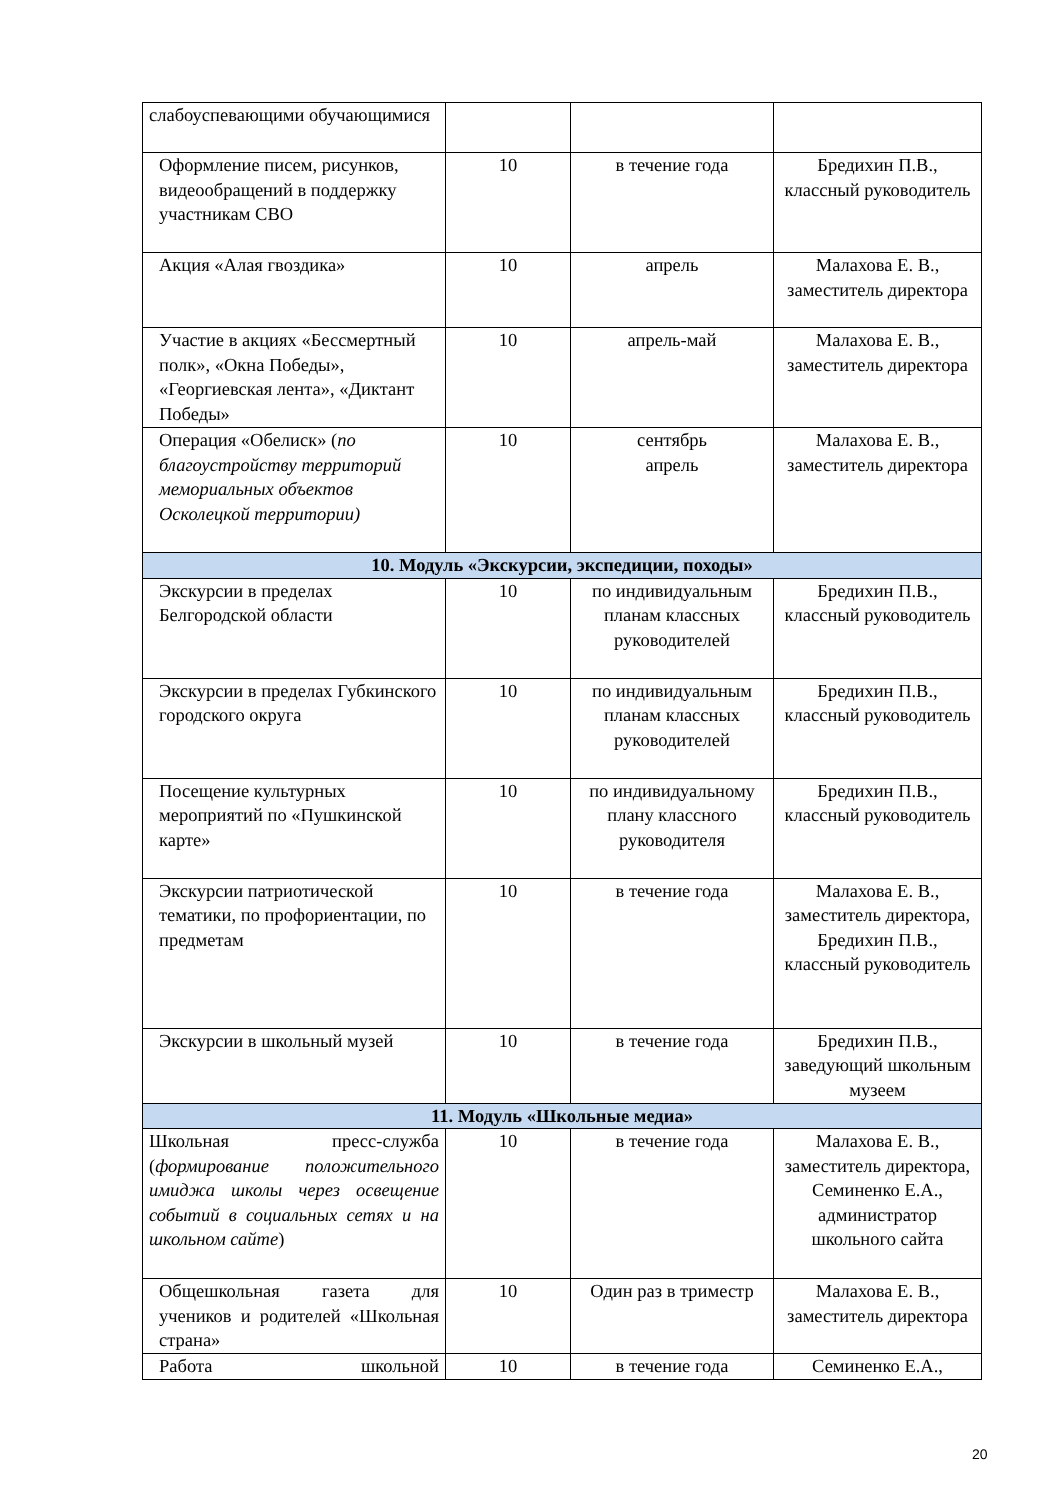| слабоуспевающими обучающимися | | | |
| Оформление писем, рисунков, видеообращений в поддержку участникам СВО | 10 | в течение года | Бредихин П.В., классный руководитель |
| Акция «Алая гвоздика» | 10 | апрель | Малахова Е. В., заместитель директора |
| Участие в акциях «Бессмертный полк», «Окна Победы», «Георгиевская лента», «Диктант Победы» | 10 | апрель-май | Малахова Е. В., заместитель директора |
| Операция «Обелиск» ( по благоустройству территорий мемориальных объектов Осколецкой территории) | 10 | сентябрь апрель | Малахова Е. В., заместитель директора |
| 10. Модуль «Экскурсии, экспедиции, походы» | | | |
| Экскурсии в пределах Белгородской области | 10 | по индивидуальным планам классных руководителей | Бредихин П.В., классный руководитель |
| Экскурсии в пределах Губкинского городского округа | 10 | по индивидуальным планам классных руководителей | Бредихин П.В., классный руководитель |
| Посещение культурных мероприятий по «Пушкинской карте» | 10 | по индивидуальному плану классного руководителя | Бредихин П.В., классный руководитель |
| Экскурсии патриотической тематики, по профориентации, по предметам | 10 | в течение года | Малахова Е. В., заместитель директора, Бредихин П.В., классный руководитель |
| Экскурсии в школьный музей | 10 | в течение года | Бредихин П.В., заведующий школьным музеем |
| 11. Модуль «Школьные медиа» | | | |
| Школьная пресс-служба ( формирование положительного имиджа школы через освещение событий в социальных сетях и на школьном сайте ) | 10 | в течение года | Малахова Е. В., заместитель директора, Семиненко Е.А., администратор школьного сайта |
| Общешкольная газета для учеников и родителей «Школьная страна» | 10 | Один раз в триместр | Малахова Е. В., заместитель директора |
| Работа школьной | 10 | в течение года | Семиненко Е.А., |
20